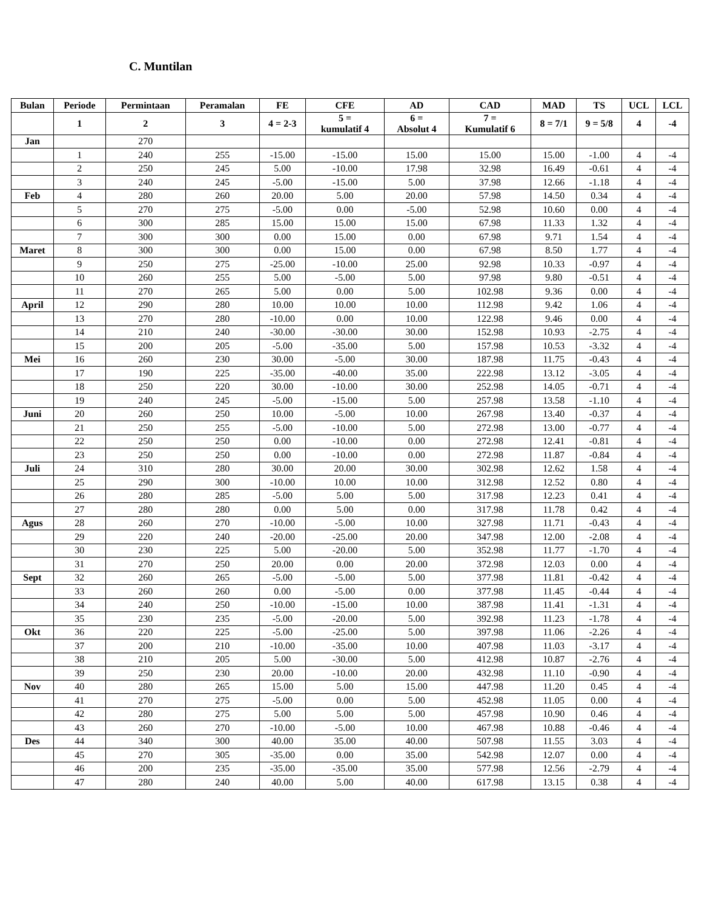C. Muntilan
| Bulan | Periode | Permintaan | Peramalan | FE | CFE | AD | CAD | MAD | TS | UCL | LCL |
| --- | --- | --- | --- | --- | --- | --- | --- | --- | --- | --- | --- |
| | 1 | 2 | 3 | 4 = 2-3 | 5 = kumulatif 4 | 6 = Absolut 4 | 7 = Kumulatif 6 | 8 = 7/1 | 9 = 5/8 | 4 | -4 |
| Jan | | 270 | | | | | | | | | |
| | 1 | 240 | 255 | -15.00 | -15.00 | 15.00 | 15.00 | 15.00 | -1.00 | 4 | -4 |
| | 2 | 250 | 245 | 5.00 | -10.00 | 17.98 | 32.98 | 16.49 | -0.61 | 4 | -4 |
| | 3 | 240 | 245 | -5.00 | -15.00 | 5.00 | 37.98 | 12.66 | -1.18 | 4 | -4 |
| Feb | 4 | 280 | 260 | 20.00 | 5.00 | 20.00 | 57.98 | 14.50 | 0.34 | 4 | -4 |
| | 5 | 270 | 275 | -5.00 | 0.00 | -5.00 | 52.98 | 10.60 | 0.00 | 4 | -4 |
| | 6 | 300 | 285 | 15.00 | 15.00 | 15.00 | 67.98 | 11.33 | 1.32 | 4 | -4 |
| | 7 | 300 | 300 | 0.00 | 15.00 | 0.00 | 67.98 | 9.71 | 1.54 | 4 | -4 |
| Maret | 8 | 300 | 300 | 0.00 | 15.00 | 0.00 | 67.98 | 8.50 | 1.77 | 4 | -4 |
| | 9 | 250 | 275 | -25.00 | -10.00 | 25.00 | 92.98 | 10.33 | -0.97 | 4 | -4 |
| | 10 | 260 | 255 | 5.00 | -5.00 | 5.00 | 97.98 | 9.80 | -0.51 | 4 | -4 |
| | 11 | 270 | 265 | 5.00 | 0.00 | 5.00 | 102.98 | 9.36 | 0.00 | 4 | -4 |
| April | 12 | 290 | 280 | 10.00 | 10.00 | 10.00 | 112.98 | 9.42 | 1.06 | 4 | -4 |
| | 13 | 270 | 280 | -10.00 | 0.00 | 10.00 | 122.98 | 9.46 | 0.00 | 4 | -4 |
| | 14 | 210 | 240 | -30.00 | -30.00 | 30.00 | 152.98 | 10.93 | -2.75 | 4 | -4 |
| | 15 | 200 | 205 | -5.00 | -35.00 | 5.00 | 157.98 | 10.53 | -3.32 | 4 | -4 |
| Mei | 16 | 260 | 230 | 30.00 | -5.00 | 30.00 | 187.98 | 11.75 | -0.43 | 4 | -4 |
| | 17 | 190 | 225 | -35.00 | -40.00 | 35.00 | 222.98 | 13.12 | -3.05 | 4 | -4 |
| | 18 | 250 | 220 | 30.00 | -10.00 | 30.00 | 252.98 | 14.05 | -0.71 | 4 | -4 |
| | 19 | 240 | 245 | -5.00 | -15.00 | 5.00 | 257.98 | 13.58 | -1.10 | 4 | -4 |
| Juni | 20 | 260 | 250 | 10.00 | -5.00 | 10.00 | 267.98 | 13.40 | -0.37 | 4 | -4 |
| | 21 | 250 | 255 | -5.00 | -10.00 | 5.00 | 272.98 | 13.00 | -0.77 | 4 | -4 |
| | 22 | 250 | 250 | 0.00 | -10.00 | 0.00 | 272.98 | 12.41 | -0.81 | 4 | -4 |
| | 23 | 250 | 250 | 0.00 | -10.00 | 0.00 | 272.98 | 11.87 | -0.84 | 4 | -4 |
| Juli | 24 | 310 | 280 | 30.00 | 20.00 | 30.00 | 302.98 | 12.62 | 1.58 | 4 | -4 |
| | 25 | 290 | 300 | -10.00 | 10.00 | 10.00 | 312.98 | 12.52 | 0.80 | 4 | -4 |
| | 26 | 280 | 285 | -5.00 | 5.00 | 5.00 | 317.98 | 12.23 | 0.41 | 4 | -4 |
| | 27 | 280 | 280 | 0.00 | 5.00 | 0.00 | 317.98 | 11.78 | 0.42 | 4 | -4 |
| Agus | 28 | 260 | 270 | -10.00 | -5.00 | 10.00 | 327.98 | 11.71 | -0.43 | 4 | -4 |
| | 29 | 220 | 240 | -20.00 | -25.00 | 20.00 | 347.98 | 12.00 | -2.08 | 4 | -4 |
| | 30 | 230 | 225 | 5.00 | -20.00 | 5.00 | 352.98 | 11.77 | -1.70 | 4 | -4 |
| | 31 | 270 | 250 | 20.00 | 0.00 | 20.00 | 372.98 | 12.03 | 0.00 | 4 | -4 |
| Sept | 32 | 260 | 265 | -5.00 | -5.00 | 5.00 | 377.98 | 11.81 | -0.42 | 4 | -4 |
| | 33 | 260 | 260 | 0.00 | -5.00 | 0.00 | 377.98 | 11.45 | -0.44 | 4 | -4 |
| | 34 | 240 | 250 | -10.00 | -15.00 | 10.00 | 387.98 | 11.41 | -1.31 | 4 | -4 |
| | 35 | 230 | 235 | -5.00 | -20.00 | 5.00 | 392.98 | 11.23 | -1.78 | 4 | -4 |
| Okt | 36 | 220 | 225 | -5.00 | -25.00 | 5.00 | 397.98 | 11.06 | -2.26 | 4 | -4 |
| | 37 | 200 | 210 | -10.00 | -35.00 | 10.00 | 407.98 | 11.03 | -3.17 | 4 | -4 |
| | 38 | 210 | 205 | 5.00 | -30.00 | 5.00 | 412.98 | 10.87 | -2.76 | 4 | -4 |
| | 39 | 250 | 230 | 20.00 | -10.00 | 20.00 | 432.98 | 11.10 | -0.90 | 4 | -4 |
| Nov | 40 | 280 | 265 | 15.00 | 5.00 | 15.00 | 447.98 | 11.20 | 0.45 | 4 | -4 |
| | 41 | 270 | 275 | -5.00 | 0.00 | 5.00 | 452.98 | 11.05 | 0.00 | 4 | -4 |
| | 42 | 280 | 275 | 5.00 | 5.00 | 5.00 | 457.98 | 10.90 | 0.46 | 4 | -4 |
| | 43 | 260 | 270 | -10.00 | -5.00 | 10.00 | 467.98 | 10.88 | -0.46 | 4 | -4 |
| Des | 44 | 340 | 300 | 40.00 | 35.00 | 40.00 | 507.98 | 11.55 | 3.03 | 4 | -4 |
| | 45 | 270 | 305 | -35.00 | 0.00 | 35.00 | 542.98 | 12.07 | 0.00 | 4 | -4 |
| | 46 | 200 | 235 | -35.00 | -35.00 | 35.00 | 577.98 | 12.56 | -2.79 | 4 | -4 |
| | 47 | 280 | 240 | 40.00 | 5.00 | 40.00 | 617.98 | 13.15 | 0.38 | 4 | -4 |